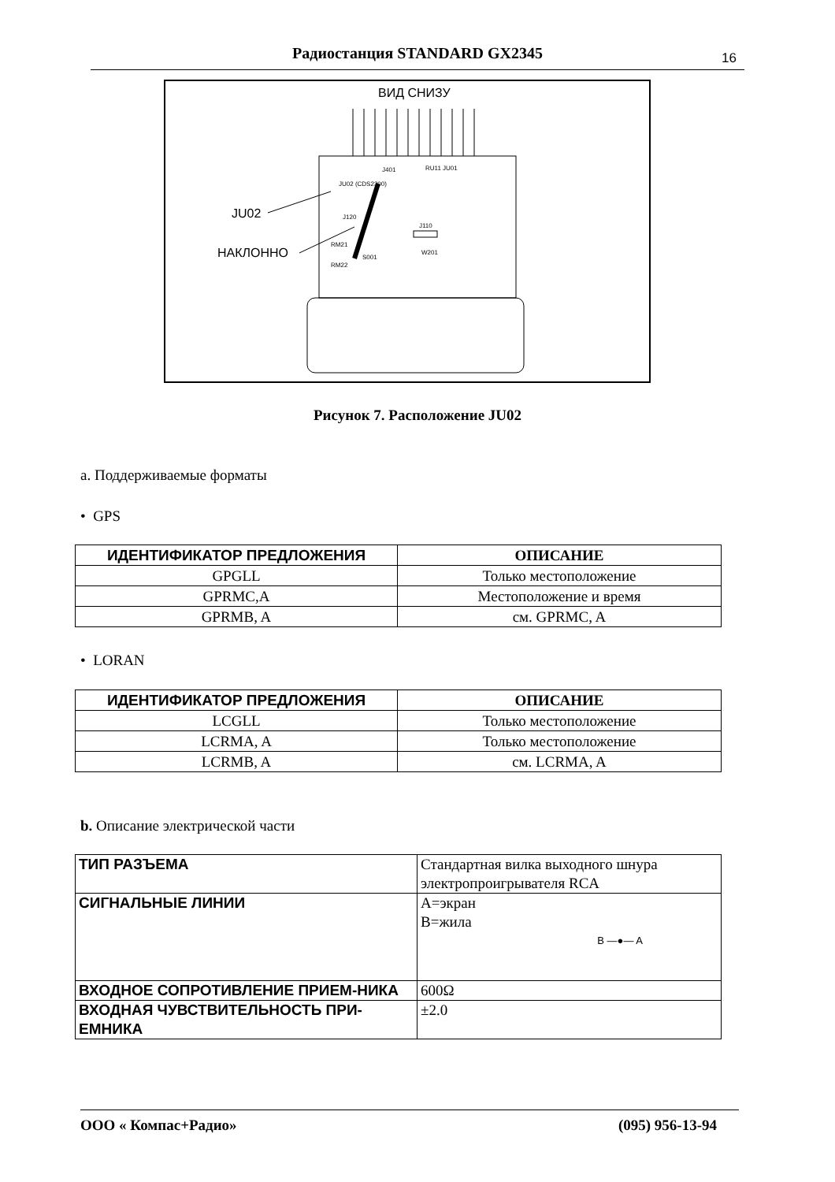Радиостанция STANDARD GX2345 16
ВИД СНИЗУ
JU02
НАКЛОННО
J401
RU11 JU01
JU02 (CDS2300)
J120
J110
W201
RM21
RM22
S001
Рисунок 7. Расположение JU02
a. Поддерживаемые форматы
• GPS
| ИДЕНТИФИКАТОР ПРЕДЛОЖЕНИЯ | ОПИСАНИЕ |
| --- | --- |
| GPGLL | Только местоположение |
| GPRMC,A | Местоположение и время |
| GPRMB, A | см. GPRMC, A |
• LORAN
| ИДЕНТИФИКАТОР ПРЕДЛОЖЕНИЯ | ОПИСАНИЕ |
| --- | --- |
| LCGLL | Только местоположение |
| LCRMA, A | Только местоположение |
| LCRMB, A | см. LCRMA, A |
b. Описание электрической части
| ТИП РАЗЪЕМА | Стандартная вилка выходного шнура электропроигрывателя RCA |
| СИГНАЛЬНЫЕ ЛИНИИ | A=экран B=жила B —●— A |
| ВХОДНОЕ СОПРОТИВЛЕНИЕ ПРИЕМ-НИКА | 600Ω |
| ВХОДНАЯ ЧУВСТВИТЕЛЬНОСТЬ ПРИ-ЕМНИКА | ±2.0 |
ООО « Компас+Радио» (095) 956-13-94